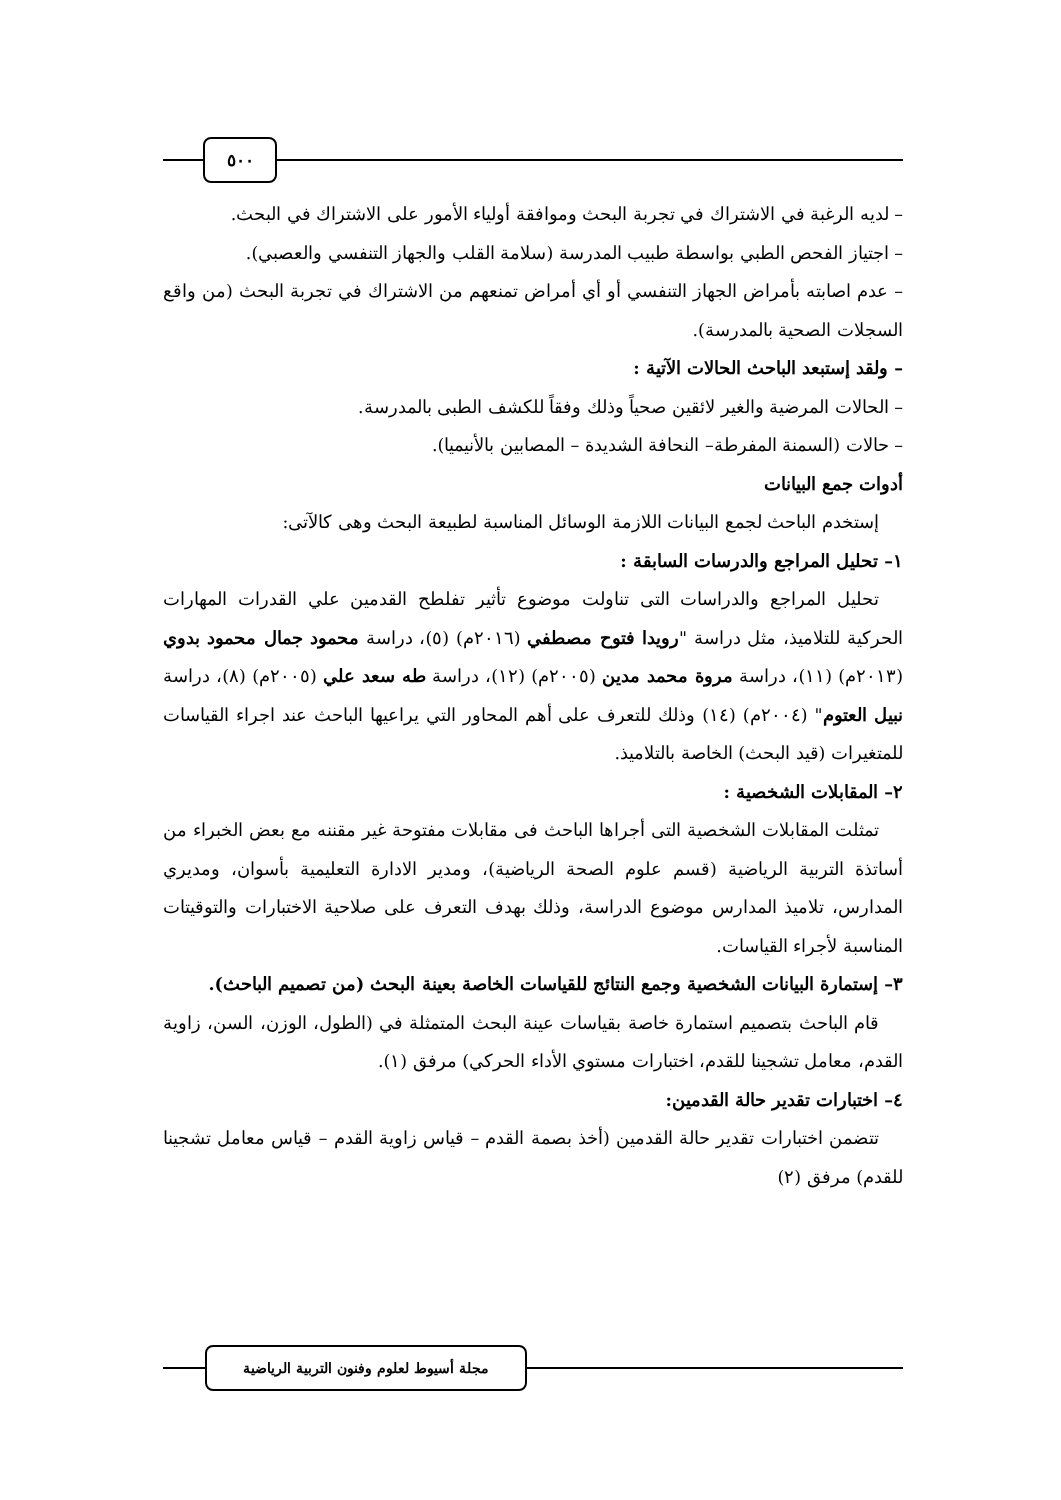٥٠٠
– لديه الرغبة في الاشتراك في تجربة البحث وموافقة أولياء الأمور على الاشتراك في البحث.
– اجتياز الفحص الطبي بواسطة طبيب المدرسة (سلامة القلب والجهاز التنفسي والعصبي).
– عدم اصابته بأمراض الجهاز التنفسي أو أي أمراض تمنعهم من الاشتراك في تجربة البحث (من واقع السجلات الصحية بالمدرسة).
– ولقد إستبعد الباحث الحالات الآتية :
– الحالات المرضية والغير لائقين صحياً وذلك وفقاً للكشف الطبى بالمدرسة.
– حالات (السمنة المفرطة– النحافة الشديدة – المصابين بالأنيميا).
أدوات جمع البيانات
إستخدم الباحث لجمع البيانات اللازمة الوسائل المناسبة لطبيعة البحث وهى كالآتى:
١– تحليل المراجع والدرسات السابقة :
تحليل المراجع والدراسات التى تناولت موضوع تأثير تفلطح القدمين علي القدرات المهارات الحركية للتلاميذ، مثل دراسة "رويدا فتوح مصطفي (٢٠١٦م) (٥)، دراسة محمود جمال محمود بدوي (٢٠١٣م) (١١)، دراسة مروة محمد مدين (٢٠٠٥م) (١٢)، دراسة طه سعد علي (٢٠٠٥م) (٨)، دراسة نبيل العتوم" (٢٠٠٤م) (١٤) وذلك للتعرف على أهم المحاور التي يراعيها الباحث عند اجراء القياسات للمتغيرات (قيد البحث) الخاصة بالتلاميذ.
٢– المقابلات الشخصية :
تمثلت المقابلات الشخصية التى أجراها الباحث فى مقابلات مفتوحة غير مقننه مع بعض الخبراء من أساتذة التربية الرياضية (قسم علوم الصحة الرياضية)، ومدير الادارة التعليمية بأسوان، ومديري المدارس، تلاميذ المدارس موضوع الدراسة، وذلك بهدف التعرف على صلاحية الاختبارات والتوقيتات المناسبة لأجراء القياسات.
٣– إستمارة البيانات الشخصية وجمع النتائج للقياسات الخاصة بعينة البحث (من تصميم الباحث).
قام الباحث بتصميم استمارة خاصة بقياسات عينة البحث المتمثلة في (الطول، الوزن، السن، زاوية القدم، معامل تشجينا للقدم، اختبارات مستوي الأداء الحركي) مرفق (١).
٤– اختبارات تقدير حالة القدمين:
تتضمن اختبارات تقدير حالة القدمين (أخذ بصمة القدم – قياس زاوية القدم – قياس معامل تشجينا للقدم) مرفق (٢)
مجلة أسيوط لعلوم وفنون التربية الرياضية